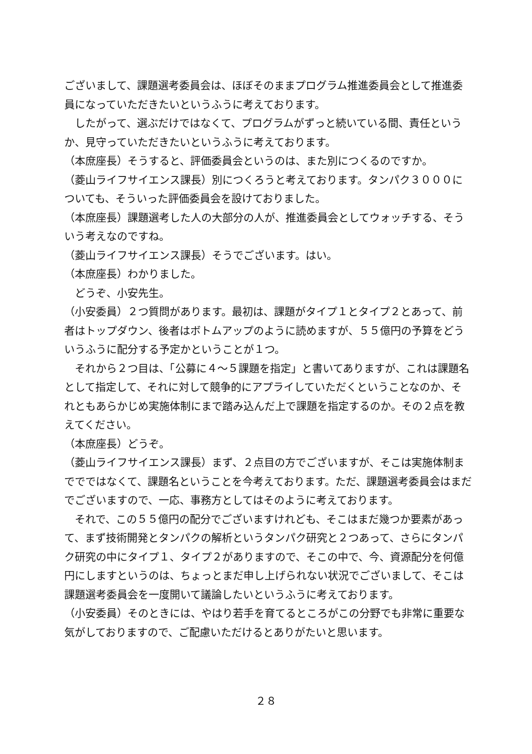ございまして、課題選考委員会は、ほぼそのままプログラム推進委員会として推進委員になっていただきたいというふうに考えております。
　したがって、選ぶだけではなくて、プログラムがずっと続いている間、責任というか、見守っていただきたいというふうに考えております。
（本庶座長）そうすると、評価委員会というのは、また別につくるのですか。
（菱山ライフサイエンス課長）別につくろうと考えております。タンパク３０００についても、そういった評価委員会を設けておりました。
（本庶座長）課題選考した人の大部分の人が、推進委員会としてウォッチする、そういう考えなのですね。
（菱山ライフサイエンス課長）そうでございます。はい。
（本庶座長）わかりました。
　どうぞ、小安先生。
（小安委員）２つ質問があります。最初は、課題がタイプ１とタイプ２とあって、前者はトップダウン、後者はボトムアップのように読めますが、５５億円の予算をどういうふうに配分する予定かということが１つ。
　それから２つ目は、「公募に４～５課題を指定」と書いてありますが、これは課題名として指定して、それに対して競争的にアプライしていただくということなのか、それともあらかじめ実施体制にまで踏み込んだ上で課題を指定するのか。その２点を教えてください。
（本庶座長）どうぞ。
（菱山ライフサイエンス課長）まず、２点目の方でございますが、そこは実施体制まででではなくて、課題名ということを今考えております。ただ、課題選考委員会はまだでございますので、一応、事務方としてはそのように考えております。
　それで、この５５億円の配分でございますけれども、そこはまだ幾つか要素があって、まず技術開発とタンパクの解析というタンパク研究と２つあって、さらにタンパク研究の中にタイプ１、タイプ２がありますので、そこの中で、今、資源配分を何億円にしますというのは、ちょっとまだ申し上げられない状況でございまして、そこは課題選考委員会を一度開いて議論したいというふうに考えております。
（小安委員）そのときには、やはり若手を育てるところがこの分野でも非常に重要な気がしておりますので、ご配慮いただけるとありがたいと思います。
２８